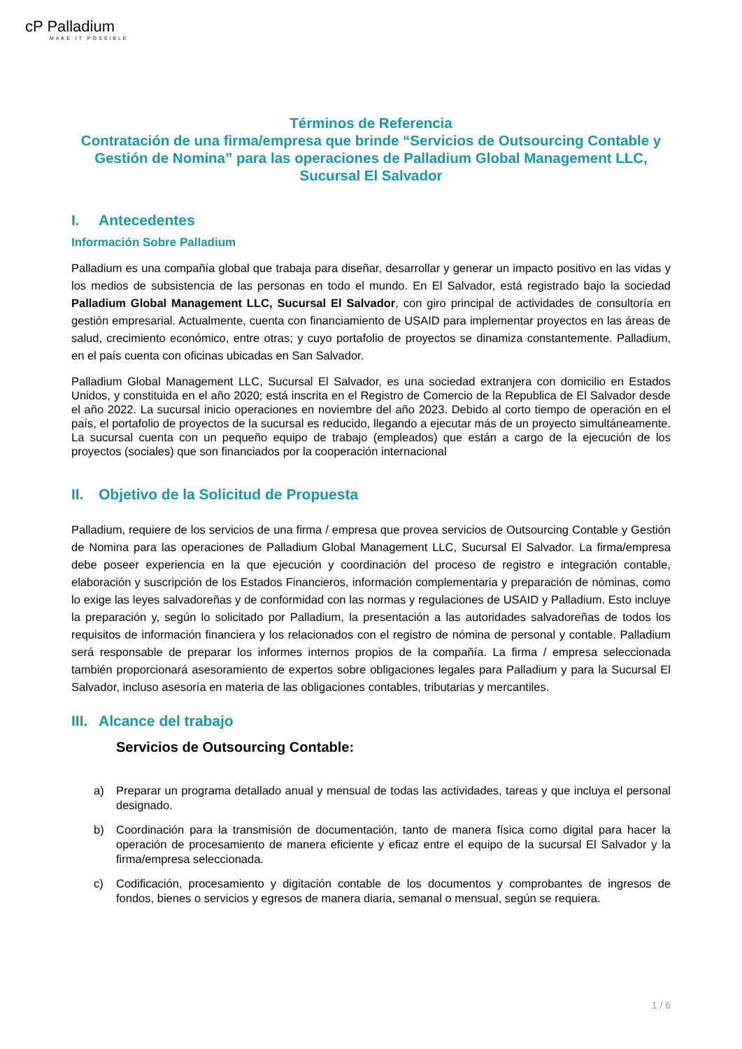cP Palladium
MAKE IT POSSIBLE
Términos de Referencia
Contratación de una firma/empresa que brinde “Servicios de Outsourcing Contable y Gestión de Nomina” para las operaciones de Palladium Global Management LLC, Sucursal El Salvador
I. Antecedentes
Información Sobre Palladium
Palladium es una compañía global que trabaja para diseñar, desarrollar y generar un impacto positivo en las vidas y los medios de subsistencia de las personas en todo el mundo. En El Salvador, está registrado bajo la sociedad Palladium Global Management LLC, Sucursal El Salvador, con giro principal de actividades de consultoría en gestión empresarial. Actualmente, cuenta con financiamiento de USAID para implementar proyectos en las áreas de salud, crecimiento económico, entre otras; y cuyo portafolio de proyectos se dinamiza constantemente. Palladium, en el país cuenta con oficinas ubicadas en San Salvador.
Palladium Global Management LLC, Sucursal El Salvador, es una sociedad extranjera con domicilio en Estados Unidos, y constituida en el año 2020; está inscrita en el Registro de Comercio de la Republica de El Salvador desde el año 2022. La sucursal inicio operaciones en noviembre del año 2023. Debido al corto tiempo de operación en el país, el portafolio de proyectos de la sucursal es reducido, llegando a ejecutar más de un proyecto simultáneamente. La sucursal cuenta con un pequeño equipo de trabajo (empleados) que están a cargo de la ejecución de los proyectos (sociales) que son financiados por la cooperación internacional
II. Objetivo de la Solicitud de Propuesta
Palladium, requiere de los servicios de una firma / empresa que provea servicios de Outsourcing Contable y Gestión de Nomina para las operaciones de Palladium Global Management LLC, Sucursal El Salvador. La firma/empresa debe poseer experiencia en la que ejecución y coordinación del proceso de registro e integración contable, elaboración y suscripción de los Estados Financieros, información complementaria y preparación de nóminas, como lo exige las leyes salvadoreñas y de conformidad con las normas y regulaciones de USAID y Palladium. Esto incluye la preparación y, según lo solicitado por Palladium, la presentación a las autoridades salvadoreñas de todos los requisitos de información financiera y los relacionados con el registro de nómina de personal y contable. Palladium será responsable de preparar los informes internos propios de la compañía. La firma / empresa seleccionada también proporcionará asesoramiento de expertos sobre obligaciones legales para Palladium y para la Sucursal El Salvador, incluso asesoría en materia de las obligaciones contables, tributarias y mercantiles.
III. Alcance del trabajo
Servicios de Outsourcing Contable:
a) Preparar un programa detallado anual y mensual de todas las actividades, tareas y que incluya el personal designado.
b) Coordinación para la transmisión de documentación, tanto de manera física como digital para hacer la operación de procesamiento de manera eficiente y eficaz entre el equipo de la sucursal El Salvador y la firma/empresa seleccionada.
c) Codificación, procesamiento y digitación contable de los documentos y comprobantes de ingresos de fondos, bienes o servicios y egresos de manera diaria, semanal o mensual, según se requiera.
1 / 6